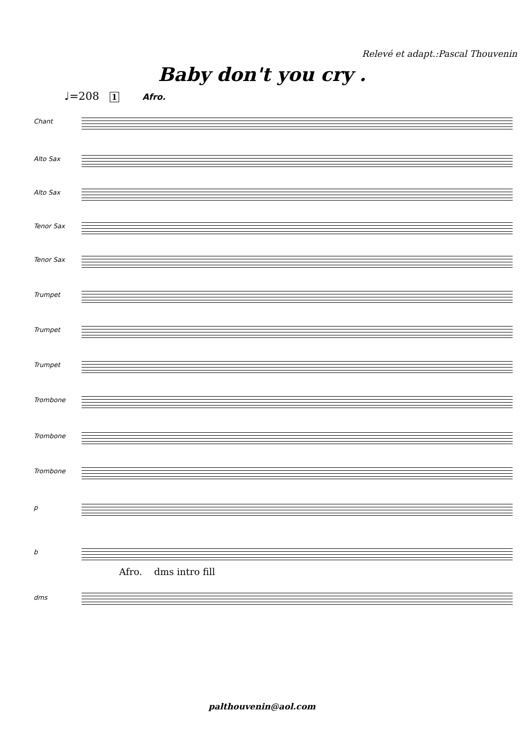Relevé et adapt.:Pascal Thouvenin
Baby don't you cry .
♩=208 1 Afro.
Chant
Alto Sax
Alto Sax
Tenor Sax
Tenor Sax
Trumpet
Trumpet
Trumpet
Trombone
Trombone
Trombone
p
b
Afro. dms intro fill
dms
palthouvenin@aol.com